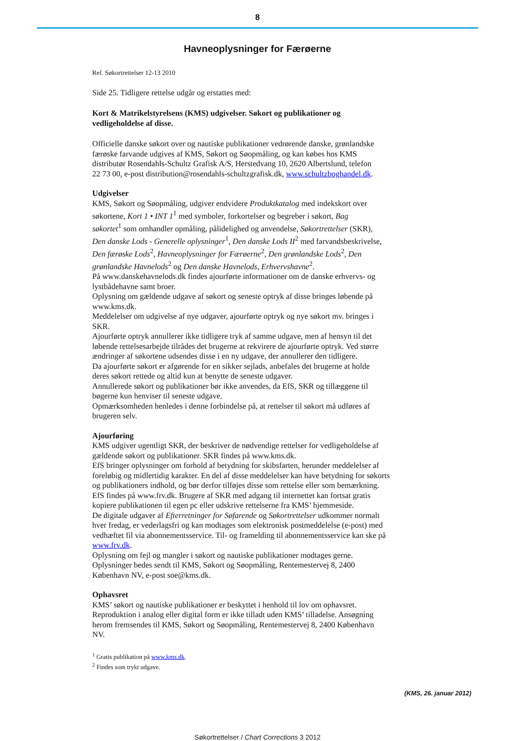8
Havneoplysninger for Færøerne
Ref. Søkortrettelser 12-13 2010
Side 25. Tidligere rettelse udgår og erstattes med:
Kort & Matrikelstyrelsens (KMS) udgivelser. Søkort og publikationer og
vedligeholdelse af disse.
Officielle danske søkort over og nautiske publikationer vedrørende danske, grønlandske
færøske farvande udgives af KMS, Søkort og Søopmåling, og kan købes hos KMS
distributør Rosendahls-Schultz Grafisk A/S, Herstedvang 10, 2620 Albertslund, telefon
22 73 00, e-post distribution@rosendahls-schultzgrafisk.dk, www.schultzboghandel.dk.
Udgivelser
KMS, Søkort og Søopmåling, udgiver endvidere Produktkatalog med indekskort over
søkortene, Kort 1 • INT 1<sup>1</sup> med symboler, forkortelser og begreber i søkort, Bag
søkortet<sup>1</sup> som omhandler opmåling, pålidelighed og anvendelse, Søkortrettelser (SKR),
Den danske Lods - Generelle oplysninger<sup>1</sup>, Den danske Lods II<sup>2</sup> med farvandsbeskrivelse,
Den færøske Lods<sup>2</sup>, Havneoplysninger for Færøerne<sup>2</sup>, Den grønlandske Lods<sup>2</sup>, Den
grønlandske Havnelods<sup>2</sup> og Den danske Havnelods, Erhvervshavne<sup>2</sup>.
På www.danskehavnelods.dk findes ajourførte informationer om de danske erhvervs- og
lystbådehavne samt broer.
Oplysning om gældende udgave af søkort og seneste optryk af disse bringes løbende på
www.kms.dk.
Meddelelser om udgivelse af nye udgaver, ajourførte optryk og nye søkort mv. bringes i
SKR.
Ajourførte optryk annullerer ikke tidligere tryk af samme udgave, men af hensyn til det
løbende rettelsesarbejde tilrådes det brugerne at rekvirere de ajourførte optryk. Ved større
ændringer af søkortene udsendes disse i en ny udgave, der annullerer den tidligere.
Da ajourførte søkort er afgørende for en sikker sejlads, anbefales det brugerne at holde
deres søkort rettede og altid kun at benytte de seneste udgaver.
Annullerede søkort og publikationer bør ikke anvendes, da EfS, SKR og tillæggene til
bøgerne kun henviser til seneste udgave.
Opmærksomheden henledes i denne forbindelse på, at rettelser til søkort må udføres af
brugeren selv.
Ajourføring
KMS udgiver ugentligt SKR, der beskriver de nødvendige rettelser for vedligeholdelse af
gældende søkort og publikationer. SKR findes på www.kms.dk.
EfS bringer oplysninger om forhold af betydning for skibsfarten, herunder meddelelser af
foreløbig og midlertidig karakter. En del af disse meddelelser kan have betydning for søkorts
og publikationers indhold, og bør derfor tilføjes disse som rettelse eller som bemærkning.
EfS findes på www.frv.dk. Brugere af SKR med adgang til internettet kan fortsat gratis
kopiere publikationen til egen pc eller udskrive rettelserne fra KMS’ hjemmeside.
De digitale udgaver af Efterretninger for Søfarende og Søkortrettelser udkommer normalt
hver fredag, er vederlagsfri og kan modtages som elektronisk postmeddelelse (e-post) med
vedhæftet fil via abonnementsservice. Til- og framelding til abonnementsservice kan ske på
www.frv.dk.
Oplysning om fejl og mangler i søkort og nautiske publikationer modtages gerne.
Oplysninger bedes sendt til KMS, Søkort og Søopmåling, Rentemestervej 8, 2400
København NV, e-post soe@kms.dk.
Ophavsret
KMS’ søkort og nautiske publikationer er beskyttet i henhold til lov om ophavsret.
Reproduktion i analog eller digital form er ikke tilladt uden KMS’ tilladelse. Ansøgning
herom fremsendes til KMS, Søkort og Søopmåling, Rentemestervej 8, 2400 København
NV.
<sup>1</sup> Gratis publikation på www.kms.dk.
<sup>2</sup> Findes som trykt udgave.
(KMS, 26. januar 2012)
Søkortrettelser / Chart Corrections 3 2012